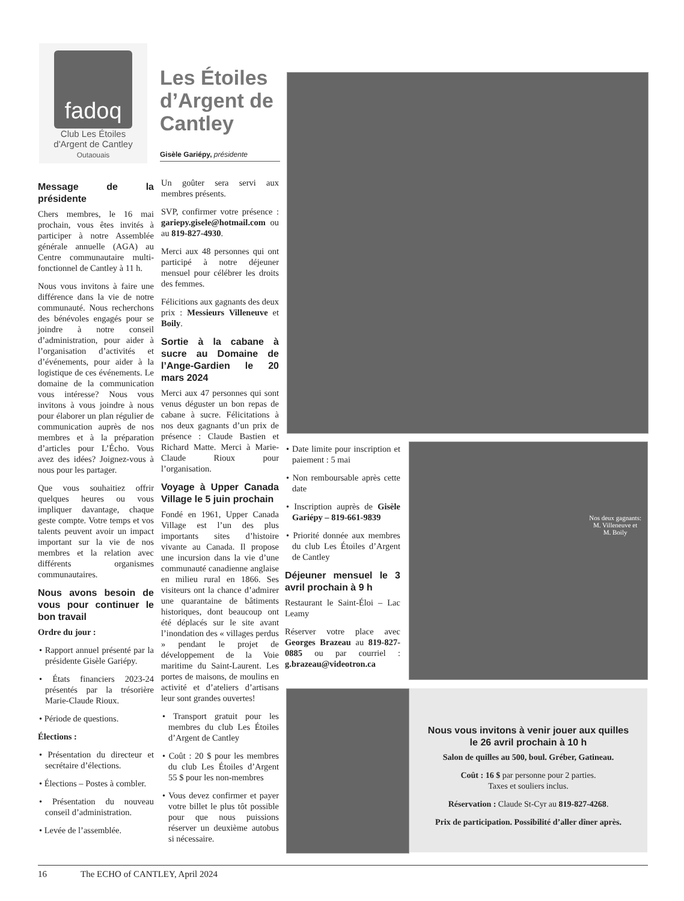fadoq
Club Les Étoiles
d'Argent de Cantley
Outaouais
Les Étoiles d’Argent de Cantley
Gisèle Gariépy, présidente
Message de la présidente
Chers membres, le 16 mai prochain, vous êtes invités à participer à notre Assemblée générale annuelle (AGA) au Centre communautaire multi-fonctionnel de Cantley à 11 h.
Nous vous invitons à faire une différence dans la vie de notre communauté. Nous recherchons des bénévoles engagés pour se joindre à notre conseil d’administration, pour aider à l’organisation d’activités et d’événements, pour aider à la logistique de ces événements. Le domaine de la communication vous intéresse? Nous vous invitons à vous joindre à nous pour élaborer un plan régulier de communication auprès de nos membres et à la préparation d’articles pour L’Écho. Vous avez des idées? Joignez-vous à nous pour les partager.
Que vous souhaitiez offrir quelques heures ou vous impliquer davantage, chaque geste compte. Votre temps et vos talents peuvent avoir un impact important sur la vie de nos membres et la relation avec différents organismes communautaires.
Nous avons besoin de vous pour continuer le bon travail
Ordre du jour :
• Rapport annuel présenté par la présidente Gisèle Gariépy.
• États financiers 2023-24 présentés par la trésorière Marie-Claude Rioux.
• Période de questions.
Élections :
• Présentation du directeur et secrétaire d’élections.
• Élections – Postes à combler.
• Présentation du nouveau conseil d’administration.
• Levée de l’assemblée.
Un goûter sera servi aux membres présents.
SVP, confirmer votre présence : gariepy.gisele@hotmail.com ou au 819-827-4930.
Merci aux 48 personnes qui ont participé à notre déjeuner mensuel pour célébrer les droits des femmes.
Félicitions aux gagnants des deux prix : Messieurs Villeneuve et Boily.
Sortie à la cabane à sucre au Domaine de l’Ange-Gardien le 20 mars 2024
Merci aux 47 personnes qui sont venus déguster un bon repas de cabane à sucre. Félicitations à nos deux gagnants d’un prix de présence : Claude Bastien et Richard Matte. Merci à Marie-Claude Rioux pour l’organisation.
Voyage à Upper Canada Village le 5 juin prochain
Fondé en 1961, Upper Canada Village est l’un des plus importants sites d’histoire vivante au Canada. Il propose une incursion dans la vie d’une communauté canadienne anglaise en milieu rural en 1866. Ses visiteurs ont la chance d’admirer une quarantaine de bâtiments historiques, dont beaucoup ont été déplacés sur le site avant l’inondation des « villages perdus » pendant le projet de développement de la Voie maritime du Saint-Laurent. Les portes de maisons, de moulins en activité et d’ateliers d’artisans leur sont grandes ouvertes!
• Transport gratuit pour les membres du club Les Étoiles d’Argent de Cantley
• Coût : 20 $ pour les membres du club Les Étoiles d’Argent 55 $ pour les non-membres
• Vous devez confirmer et payer votre billet le plus tôt possible pour que nous puissions réserver un deuxième autobus si nécessaire.
• Date limite pour inscription et paiement : 5 mai
• Non remboursable après cette date
• Inscription auprès de Gisèle Gariépy – 819-661-9839
• Priorité donnée aux membres du club Les Étoiles d’Argent de Cantley
Déjeuner mensuel le 3 avril prochain à 9 h
Restaurant le Saint-Éloi – Lac Leamy
Réserver votre place avec Georges Brazeau au 819-827-0885 ou par courriel : g.brazeau@videotron.ca
Nos deux gagnants:
M. Villeneuve et
M. Boily
Nous vous invitons à venir jouer aux quilles
le 26 avril prochain à 10 h
Salon de quilles au 500, boul. Gréber, Gatineau.
Coût : 16 $ par personne pour 2 parties.
Taxes et souliers inclus.
Réservation : Claude St-Cyr au 819-827-4268.
Prix de participation. Possibilité d’aller dîner après.
16 The ECHO of CANTLEY, April 2024